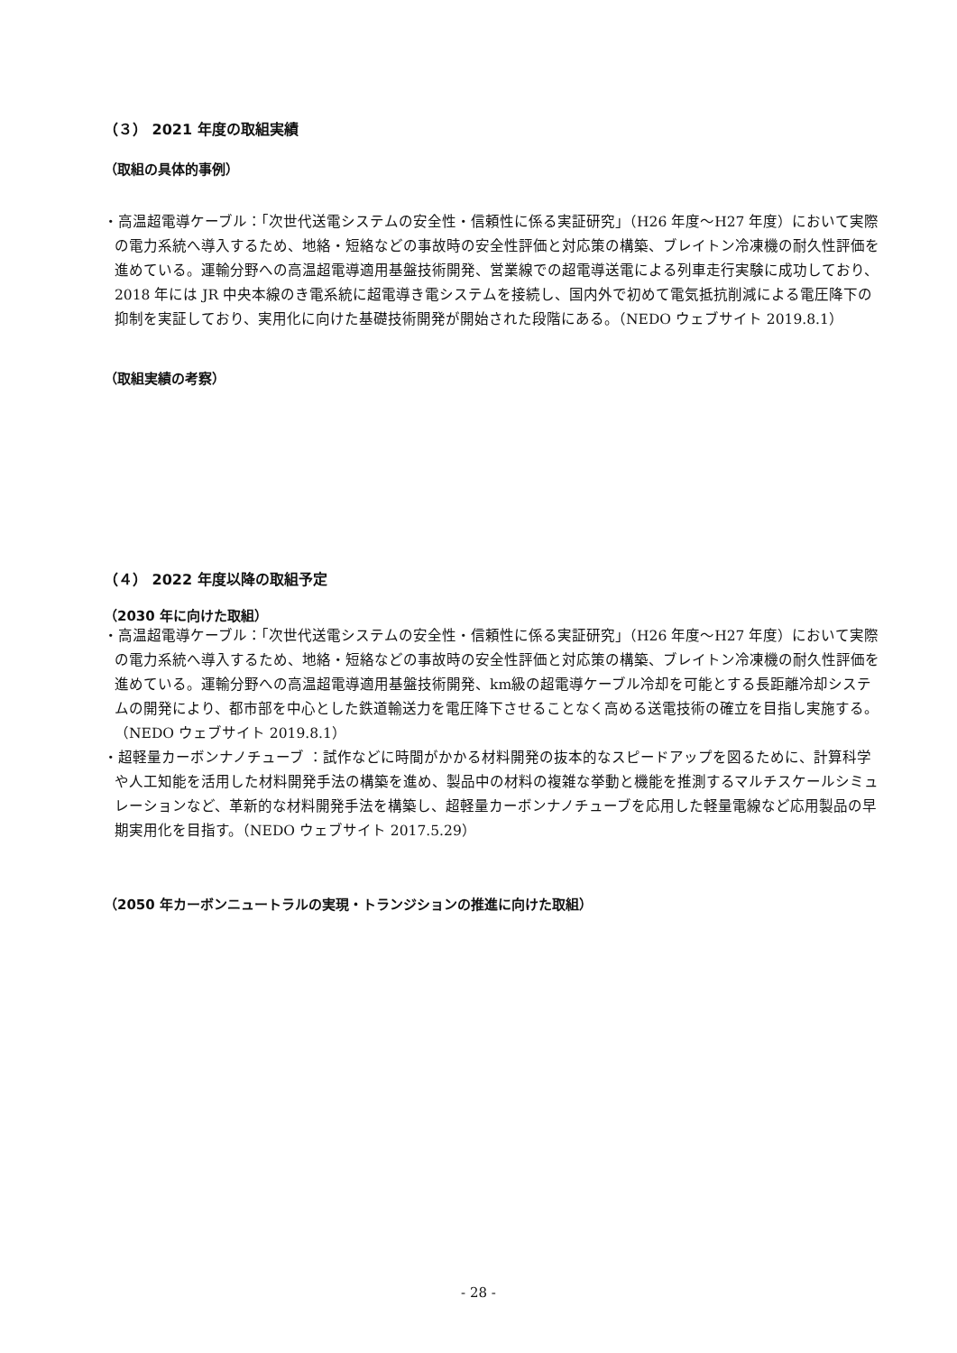（３） 2021 年度の取組実績
（取組の具体的事例）
・高温超電導ケーブル：「次世代送電システムの安全性・信頼性に係る実証研究」（H26 年度～H27 年度）において実際の電力系統へ導入するため、地絡・短絡などの事故時の安全性評価と対応策の構築、ブレイトン冷凍機の耐久性評価を進めている。運輸分野への高温超電導適用基盤技術開発、営業線での超電導送電による列車走行実験に成功しており、2018 年には JR 中央本線のき電系統に超電導き電システムを接続し、国内外で初めて電気抵抗削減による電圧降下の抑制を実証しており、実用化に向けた基礎技術開発が開始された段階にある。（NEDO ウェブサイト 2019.8.1）
（取組実績の考察）
（４） 2022 年度以降の取組予定
（2030 年に向けた取組）
・高温超電導ケーブル：「次世代送電システムの安全性・信頼性に係る実証研究」（H26 年度～H27 年度）において実際の電力系統へ導入するため、地絡・短絡などの事故時の安全性評価と対応策の構築、ブレイトン冷凍機の耐久性評価を進めている。運輸分野への高温超電導適用基盤技術開発、km級の超電導ケーブル冷却を可能とする長距離冷却システムの開発により、都市部を中心とした鉄道輸送力を電圧降下させることなく高める送電技術の確立を目指し実施する。（NEDO ウェブサイト 2019.8.1）
・超軽量カーボンナノチューブ ：試作などに時間がかかる材料開発の抜本的なスピードアップを図るために、計算科学や人工知能を活用した材料開発手法の構築を進め、製品中の材料の複雑な挙動と機能を推測するマルチスケールシミュレーションなど、革新的な材料開発手法を構築し、超軽量カーボンナノチューブを応用した軽量電線など応用製品の早期実用化を目指す。（NEDO ウェブサイト 2017.5.29）
（2050 年カーボンニュートラルの実現・トランジションの推進に向けた取組）
- 28 -